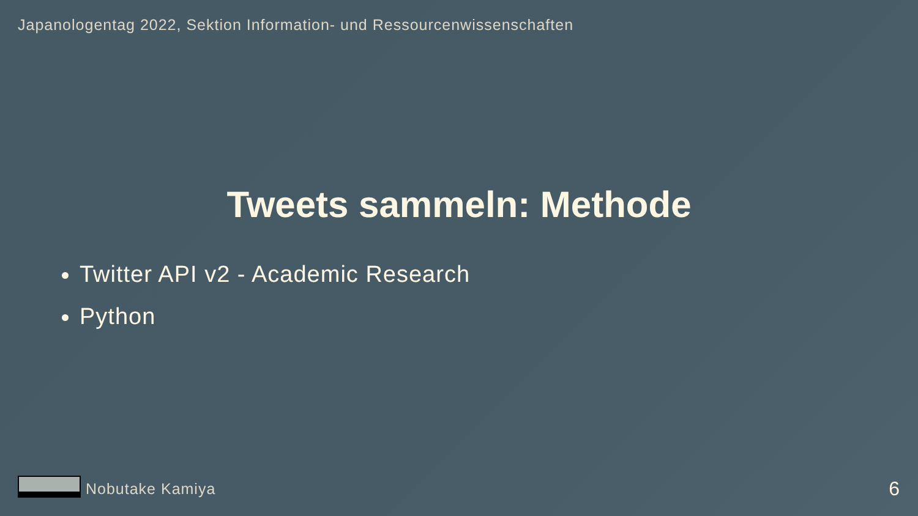Japanologentag 2022, Sektion Information- und Ressourcenwissenschaften
Tweets sammeln: Methode
Twitter API v2 - Academic Research
Python
Nobutake Kamiya 6